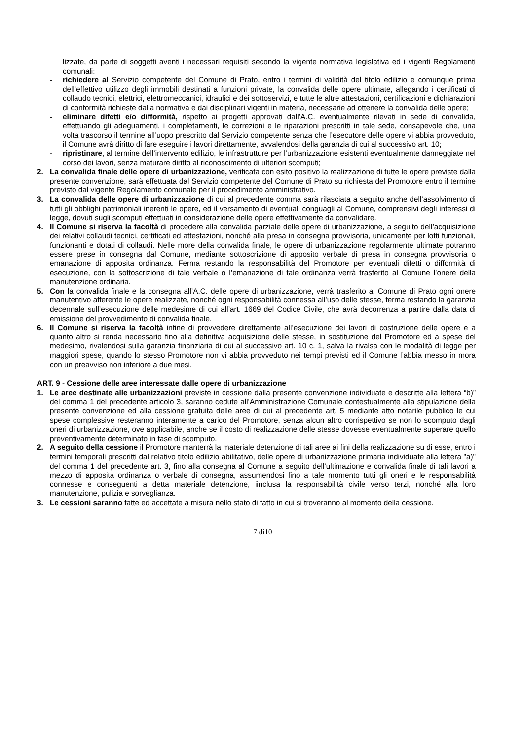lizzate, da parte di soggetti aventi i necessari requisiti secondo la vigente normativa legislativa ed i vigenti Regolamenti comunali;
- richiedere al Servizio competente del Comune di Prato, entro i termini di validità del titolo edilizio e comunque prima dell’effettivo utilizzo degli immobili destinati a funzioni private, la convalida delle opere ultimate, allegando i certificati di collaudo tecnici, elettrici, elettromeccanici, idraulici e dei sottoservizi, e tutte le altre attestazioni, certificazioni e dichiarazioni di conformità richieste dalla normativa e dai disciplinari vigenti in materia, necessarie ad ottenere la convalida delle opere;
- eliminare difetti e/o difformità, rispetto ai progetti approvati dall’A.C. eventualmente rilevati in sede di convalida, effettuando gli adeguamenti, i completamenti, le correzioni e le riparazioni prescritti in tale sede, consapevole che, una volta trascorso il termine all’uopo prescritto dal Servizio competente senza che l’esecutore delle opere vi abbia provveduto, il Comune avrà diritto di fare eseguire i lavori direttamente, avvalendosi della garanzia di cui al successivo art. 10;
- ripristinare, al termine dell’intervento edilizio, le infrastrutture per l’urbanizzazione esistenti eventualmente danneggiate nel corso dei lavori, senza maturare diritto al riconoscimento di ulteriori scomputi;
2. La convalida finale delle opere di urbanizzazione, verificata con esito positivo la realizzazione di tutte le opere previste dalla presente convenzione, sarà effettuata dal Servizio competente del Comune di Prato su richiesta del Promotore entro il termine previsto dal vigente Regolamento comunale per il procedimento amministrativo.
3. La convalida delle opere di urbanizzazione di cui al precedente comma sarà rilasciata a seguito anche dell’assolvimento di tutti gli obblighi patrimoniali inerenti le opere, ed il versamento di eventuali conguagli al Comune, comprensivi degli interessi di legge, dovuti sugli scomputi effettuati in considerazione delle opere effettivamente da convalidare.
4. Il Comune si riserva la facoltà di procedere alla convalida parziale delle opere di urbanizzazione, a seguito dell’acquisizione dei relativi collaudi tecnici, certificati ed attestazioni, nonché alla presa in consegna provvisoria, unicamente per lotti funzionali, funzionanti e dotati di collaudi. Nelle more della convalida finale, le opere di urbanizzazione regolarmente ultimate potranno essere prese in consegna dal Comune, mediante sottoscrizione di apposito verbale di presa in consegna provvisoria o emanazione di apposita ordinanza. Ferma restando la responsabilità del Promotore per eventuali difetti o difformità di esecuzione, con la sottoscrizione di tale verbale o l’emanazione di tale ordinanza verrà trasferito al Comune l’onere della manutenzione ordinaria.
5. Con la convalida finale e la consegna all’A.C. delle opere di urbanizzazione, verrà trasferito al Comune di Prato ogni onere manutentivo afferente le opere realizzate, nonché ogni responsabilità connessa all’uso delle stesse, ferma restando la garanzia decennale sull’esecuzione delle medesime di cui all’art. 1669 del Codice Civile, che avrà decorrenza a partire dalla data di emissione del provvedimento di convalida finale.
6. Il Comune si riserva la facoltà infine di provvedere direttamente all’esecuzione dei lavori di costruzione delle opere e a quanto altro si renda necessario fino alla definitiva acquisizione delle stesse, in sostituzione del Promotore ed a spese del medesimo, rivalendosi sulla garanzia finanziaria di cui al successivo art. 10 c. 1, salva la rivalsa con le modalità di legge per maggiori spese, quando lo stesso Promotore non vi abbia provveduto nei tempi previsti ed il Comune l’abbia messo in mora con un preavviso non inferiore a due mesi.
ART. 9 - Cessione delle aree interessate dalle opere di urbanizzazione
1. Le aree destinate alle urbanizzazioni previste in cessione dalla presente convenzione individuate e descritte alla lettera “b)” del comma 1 del precedente articolo 3, saranno cedute all’Amministrazione Comunale contestualmente alla stipulazione della presente convenzione ed alla cessione gratuita delle aree di cui al precedente art. 5 mediante atto notarile pubblico le cui spese complessive resteranno interamente a carico del Promotore, senza alcun altro corrispettivo se non lo scomputo dagli oneri di urbanizzazione, ove applicabile, anche se il costo di realizzazione delle stesse dovesse eventualmente superare quello preventivamente determinato in fase di scomputo.
2. A seguito della cessione il Promotore manterrà la materiale detenzione di tali aree ai fini della realizzazione su di esse, entro i termini temporali prescritti dal relativo titolo edilizio abilitativo, delle opere di urbanizzazione primaria individuate alla lettera "a)" del comma 1 del precedente art. 3, fino alla consegna al Comune a seguito dell’ultimazione e convalida finale di tali lavori a mezzo di apposita ordinanza o verbale di consegna, assumendosi fino a tale momento tutti gli oneri e le responsabilità connesse e conseguenti a detta materiale detenzione, iinclusa la responsabilità civile verso terzi, nonché alla loro manutenzione, pulizia e sorveglianza.
3. Le cessioni saranno fatte ed accettate a misura nello stato di fatto in cui si troveranno al momento della cessione.
7 di10